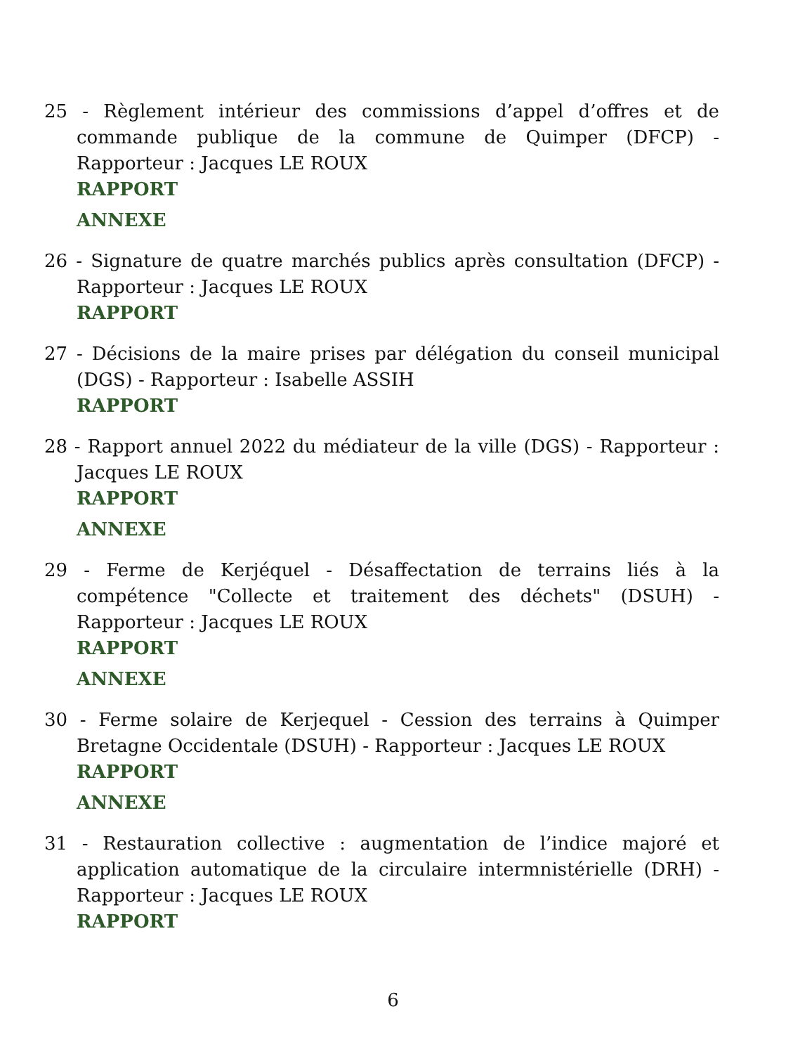25 - Règlement intérieur des commissions d’appel d’offres et de commande publique de la commune de Quimper (DFCP) - Rapporteur : Jacques LE ROUX
RAPPORT
ANNEXE
26 - Signature de quatre marchés publics après consultation (DFCP) - Rapporteur : Jacques LE ROUX
RAPPORT
27 - Décisions de la maire prises par délégation du conseil municipal (DGS) - Rapporteur : Isabelle ASSIH
RAPPORT
28 - Rapport annuel 2022 du médiateur de la ville (DGS) - Rapporteur : Jacques LE ROUX
RAPPORT
ANNEXE
29 - Ferme de Kerjéquel - Désaffectation de terrains liés à la compétence "Collecte et traitement des déchets" (DSUH) - Rapporteur : Jacques LE ROUX
RAPPORT
ANNEXE
30 - Ferme solaire de Kerjequel - Cession des terrains à Quimper Bretagne Occidentale (DSUH) - Rapporteur : Jacques LE ROUX
RAPPORT
ANNEXE
31 - Restauration collective : augmentation de l’indice majoré et application automatique de la circulaire intermnistérielle (DRH) - Rapporteur : Jacques LE ROUX
RAPPORT
6